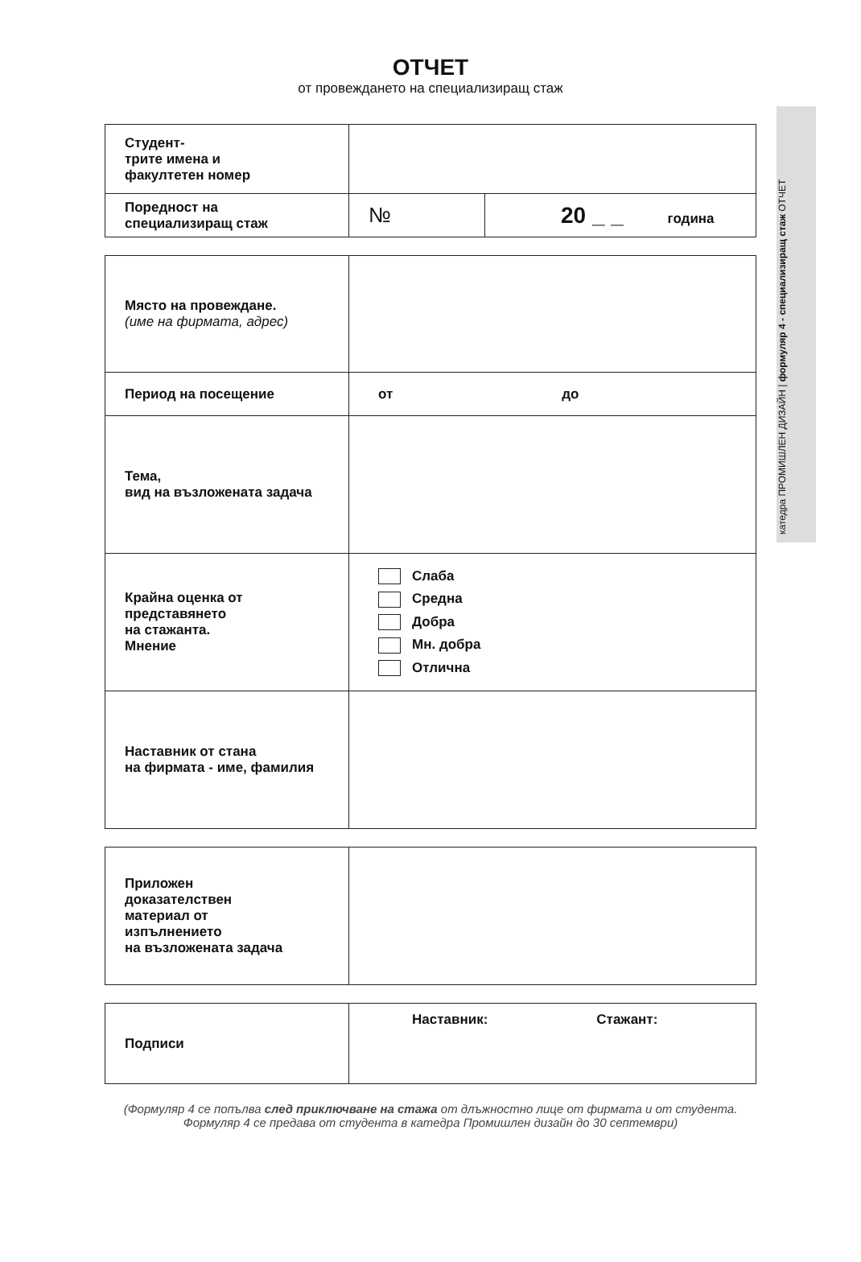катедра ПРОМИШЛЕН ДИЗАЙН | формуляр 4 - специализиращ стаж ОТЧЕТ
ОТЧЕТ
от провеждането на специализиращ стаж
| Студент- трите имена и факултетен номер | | |
| Поредност на специализиращ стаж | № | 20 _ _ година |
| Място на провеждане. (име на фирмата, адрес) | |
| Период на посещение | от до |
| Тема, вид на възложената задача | |
| Крайна оценка от представянето на стажанта. Мнение | Слаба Средна Добра Мн. добра Отлична |
| Наставник от стана на фирмата - име, фамилия | |
| Приложен доказателствен материал от изпълнението на възложената задача | |
| Подписи | Наставник: Стажант: |
(Формуляр 4 се попълва след приключване на стажа от длъжностно лице от фирмата и от студента.
Формуляр 4 се предава от студента в катедра Промишлен дизайн до 30 септември)